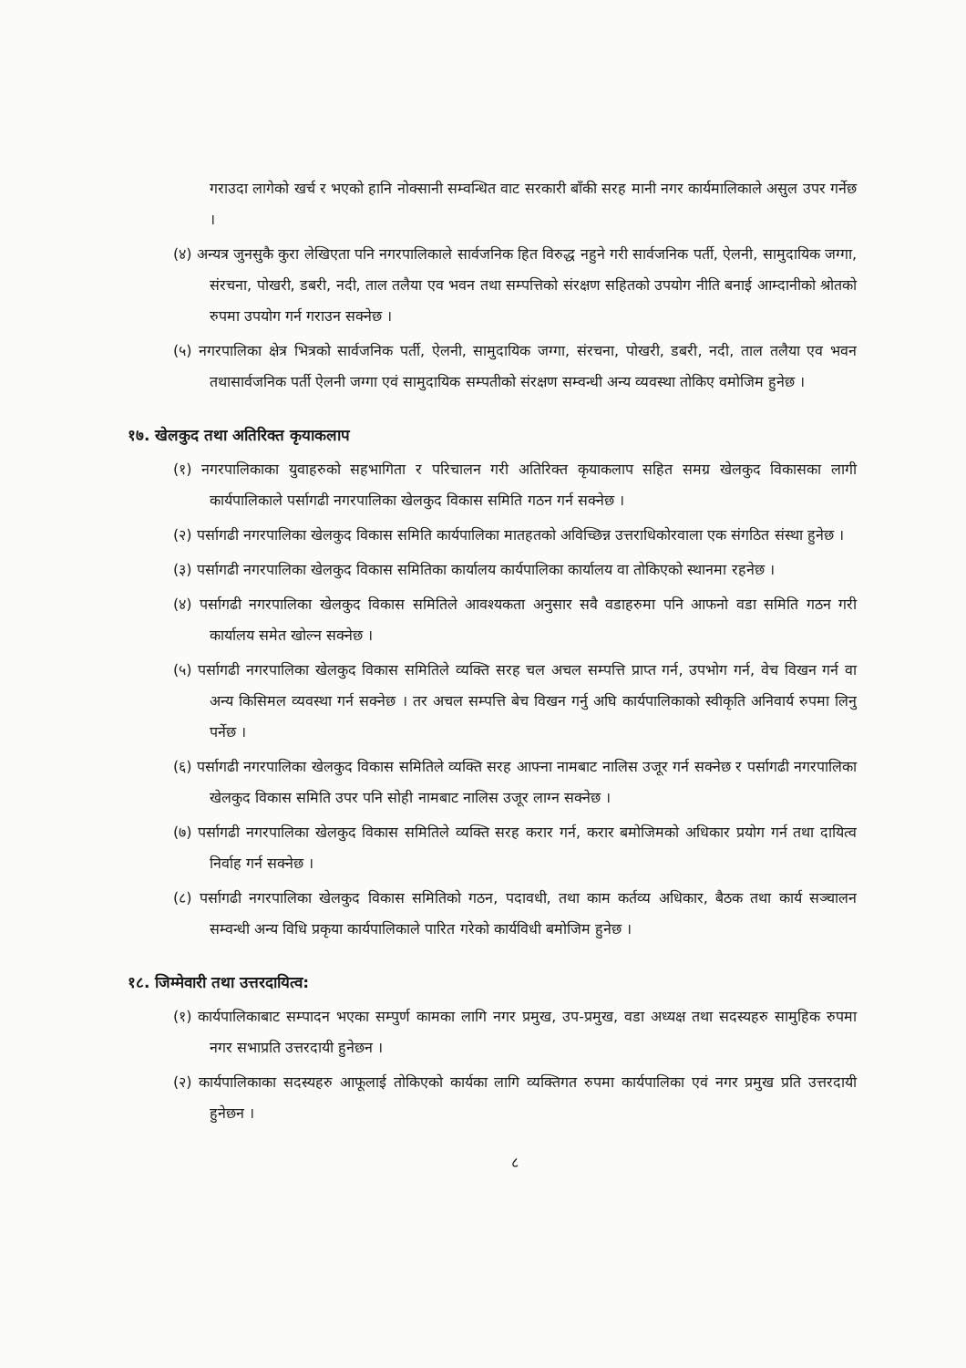गराउदा लागेको खर्च र भएको हानि नोक्सानी सम्वन्धित वाट सरकारी बाँकी सरह मानी नगर कार्यमालिकाले असुल उपर गर्नेछ ।
(४) अन्यत्र जुनसुकै कुरा लेखिएता पनि नगरपालिकाले सार्वजनिक हित विरुद्ध नहुने गरी सार्वजनिक पर्ती, ऐलनी, सामुदायिक जग्गा, संरचना, पोखरी, डबरी, नदी, ताल तलैया एव भवन तथा सम्पत्तिको संरक्षण सहितको उपयोग नीति बनाई आम्दानीको श्रोतको रुपमा उपयोग गर्न गराउन सक्नेछ ।
(५) नगरपालिका क्षेत्र भित्रको सार्वजनिक पर्ती, ऐलनी, सामुदायिक जग्गा, संरचना, पोखरी, डबरी, नदी, ताल तलैया एव भवन तथासार्वजनिक पर्ती ऐलनी जग्गा एवं सामुदायिक सम्पतीको संरक्षण सम्वन्धी अन्य व्यवस्था तोकिए वमोजिम हुनेछ ।
१७. खेलकुद तथा अतिरिक्त कृयाकलाप
(१) नगरपालिकाका युवाहरुको सहभागिता र परिचालन गरी अतिरिक्त कृयाकलाप सहित समग्र खेलकुद विकासका लागी कार्यपालिकाले पर्सागढी नगरपालिका खेलकुद विकास समिति गठन गर्न सक्नेछ ।
(२) पर्सागढी नगरपालिका खेलकुद विकास समिति कार्यपालिका मातहतको अविच्छिन्न उत्तराधिकोरवाला एक संगठित संस्था हुनेछ ।
(३) पर्सागढी नगरपालिका खेलकुद विकास समितिका कार्यालय कार्यपालिका कार्यालय वा तोकिएको स्थानमा रहनेछ ।
(४) पर्सागढी नगरपालिका खेलकुद विकास समितिले आवश्यकता अनुसार सवै वडाहरुमा पनि आफनो वडा समिति गठन गरी कार्यालय समेत खोल्न सक्नेछ ।
(५) पर्सागढी नगरपालिका खेलकुद विकास समितिले व्यक्ति सरह चल अचल सम्पत्ति प्राप्त गर्न, उपभोग गर्न, वेच विखन गर्न वा अन्य किसिमल व्यवस्था गर्न सक्नेछ । तर अचल सम्पत्ति बेच विखन गर्नु अघि कार्यपालिकाको स्वीकृति अनिवार्य रुपमा लिनु पर्नेछ ।
(६) पर्सागढी नगरपालिका खेलकुद विकास समितिले व्यक्ति सरह आफ्ना नामबाट नालिस उजूर गर्न सक्नेछ र पर्सागढी नगरपालिका खेलकुद विकास समिति उपर पनि सोही नामबाट नालिस उजूर लाग्न सक्नेछ ।
(७) पर्सागढी नगरपालिका खेलकुद विकास समितिले व्यक्ति सरह करार गर्न, करार बमोजिमको अधिकार प्रयोग गर्न तथा दायित्व निर्वाह गर्न सक्नेछ ।
(८) पर्सागढी नगरपालिका खेलकुद विकास समितिको गठन, पदावधी, तथा काम कर्तव्य अधिकार, बैठक तथा कार्य सञ्चालन सम्वन्धी अन्य विधि प्रकृया कार्यपालिकाले पारित गरेको कार्यविधी बमोजिम हुनेछ ।
१८. जिम्मेवारी तथा उत्तरदायित्व:
(१) कार्यपालिकाबाट सम्पादन भएका सम्पुर्ण कामका लागि नगर प्रमुख, उप-प्रमुख, वडा अध्यक्ष तथा सदस्यहरु सामुहिक रुपमा नगर सभाप्रति उत्तरदायी हुनेछन ।
(२) कार्यपालिकाका सदस्यहरु आफूलाई तोकिएको कार्यका लागि व्यक्तिगत रुपमा कार्यपालिका एवं नगर प्रमुख प्रति उत्तरदायी हुनेछन ।
८